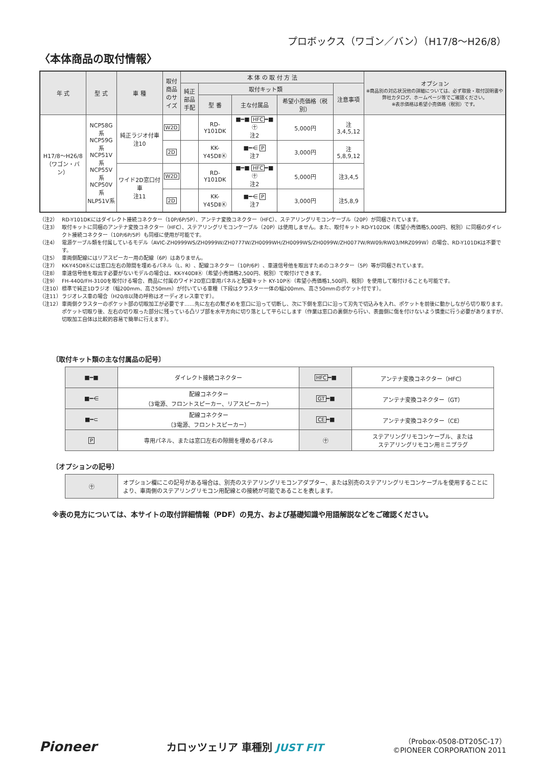プロボックス（ワゴン／バン）（H17/8〜H26/8）
〈本体商品の取付情報〉
| 年 式 | 型 式 | 車 種 | 取付商品のサイズ | 本 体 の 取 付 方 法 | | | | | オプション ※商品別の対応状況他の詳細については、必ず取扱・取付説明書や弊社カタログ、ホームページ等でご確認ください。 ※表示価格は希望小売価格（税別）です。 |
| --- | --- | --- | --- | --- | --- | --- | --- | --- | --- |
| | | | | 純正部品手配 | 取付キット類 | | | 注意事項 | |
| | | | | | 型 番 | 主な付属品 | 希望小売価格（税別） | | |
| H17/8〜H26/8 （ワゴン・バン） | NCP58G系 NCP59G系 NCP51V系 NCP55V系 NCP50V系 NLP51V系 | 純正ラジオ付車 注10 | W2D | | RD-Y101DK | ■━■ HFC ━■ ㊉ 注2 | 5,000円 | 注3,4,5,12 | |
| | | | 2D | | KK-Y45DⅡⓀ | ■━⋲ P 注7 | 3,000円 | 注5,8,9,12 | |
| | | ワイド2D窓口付車 注11 | W2D | | RD-Y101DK | ■━■ HFC ━■ ㊉ 注2 | 5,000円 | 注3,4,5 | |
| | | | 2D | | KK-Y45DⅡⓀ | ■━⋲ P 注7 | 3,000円 | 注5,8,9 | |
（注2） RD-Y101DKにはダイレクト接続コネクター（10P/6P/5P）、アンテナ変換コネクター（HFC）、ステアリングリモコンケーブル（20P）が同梱されています。
（注3） 取付キットに同梱のアンテナ変換コネクター（HFC）、ステアリングリモコンケーブル（20P）は使用しません。また、取付キット RD-Y102DK（希望小売価格5,000円、税別）に同梱のダイレクト接続コネクター（10P/6P/5P）も同様に使用が可能です。
（注4） 電源ケーブル類を付属しているモデル（AVIC-ZH0999WS/ZH0999W/ZH0777W/ZH0099WH/ZH0099WS/ZH0099W/ZH0077W/RW09/RW03/MRZ099W）の場合、RD-Y101DKは不要です。
（注5） 車両側配線にはリアスピーカー用の配線（6P）はありません。
（注7） KK-Y45DⅡⓀには窓口左右の隙間を埋めるパネル（L、R）、配線コネクター（10P/6P）、車速信号他を取出すためのコネクター（5P）等が同梱されています。
（注8） 車速信号他を取出す必要がないモデルの場合は、KK-Y40DⅡⓀ（希望小売価格2,500円、税別）で取付けできます。
（注9） FH-4400/FH-3100を取付ける場合、商品に付属のワイド2D窓口車用パネルと配線キット KY-10PⓀ（希望小売価格1,500円、税別）を使用して取付けることも可能です。
（注10） 標準で純正1Dラジオ（幅200mm、高さ50mm）が付いている車種（下段はクラスター一体の幅200mm、高さ50mmのポケット付です）。
（注11） ラジオレス車の場合（H20/8以降の呼称はオーディオレス車です）。
（注12） 車両側クラスターのポケット部の切取加工が必要です……先に左右の繋ぎめを窓口に沿って切断し、次に下側を窓口に沿って刃先で切込みを入れ、ポケットを前後に動かしながら切り取ります。ポケット切取り後、左右の切り取った部分に残っている凸リブ部を水平方向に切り落として平らにします（作業は窓口の裏側から行い、表面側に傷を付けないよう慎重に行う必要がありますが、切取加工自体は比較的容易で簡単に行えます）。
〔取付キット類の主な付属品の記号〕
| ■━■ | ダイレクト接続コネクター | HFC ━■ | アンテナ変換コネクター（HFC） |
| ■━⋲ | 配線コネクター （3電源、フロントスピーカー、リアスピーカー） | GT ━■ | アンテナ変換コネクター（GT） |
| ■━⊂ | 配線コネクター （3電源、フロントスピーカー） | CE ━■ | アンテナ変換コネクター（CE） |
| P | 専用パネル、または窓口左右の隙間を埋めるパネル | ㊉ | ステアリングリモコンケーブル、または ステアリングリモコン用ミニプラグ |
〔オプションの記号〕
| ㊉ | オプション欄にこの記号がある場合は、別売のステアリングリモコンアダプター、または別売のステアリングリモコンケーブルを使用することにより、車両側のステアリングリモコン用配線との接続が可能であることを表します。 |
※表の見方については、本サイトの取付詳細情報（PDF）の見方、および基礎知識や用語解説などをご確認ください。
Pioneer
カロッツェリア 車種別 JUST FIT
（Probox-0508-DT205C-17）
©PIONEER CORPORATION 2011